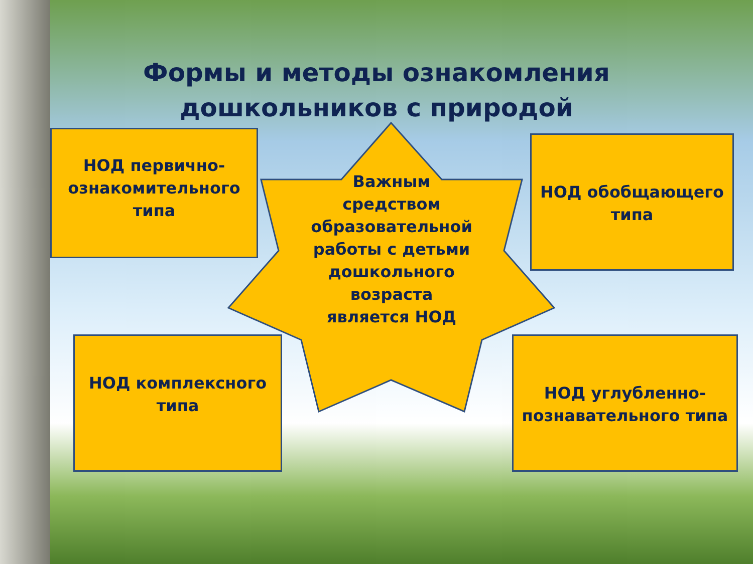Формы и методы ознакомления дошкольников с природой
НОД первично-
ознакомительного
типа
НОД обобщающего
типа
Важным
средством
образовательной
работы с детьми
дошкольного
возраста
является НОД
НОД комплексного
типа
НОД углубленно-
познавательного типа